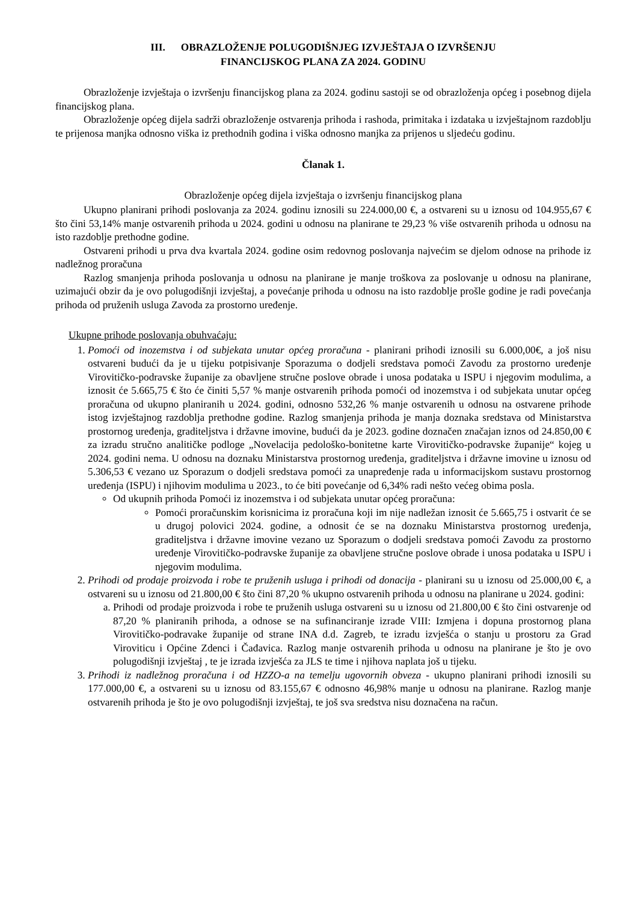III. OBRAZLOŽENJE POLUGODIŠNJEG IZVJEŠTAJA O IZVRŠENJU
FINANCIJSKOG PLANA ZA 2024. GODINU
Obrazloženje izvještaja o izvršenju financijskog plana za 2024. godinu sastoji se od obrazloženja općeg i posebnog dijela financijskog plana.
Obrazloženje općeg dijela sadrži obrazloženje ostvarenja prihoda i rashoda, primitaka i izdataka u izvještajnom razdoblju te prijenosa manjka odnosno viška iz prethodnih godina i viška odnosno manjka za prijenos u sljedeću godinu.
Članak 1.
Obrazloženje općeg dijela izvještaja o izvršenju financijskog plana
Ukupno planirani prihodi poslovanja za 2024. godinu iznosili su 224.000,00 €, a ostvareni su u iznosu od 104.955,67 € što čini 53,14% manje ostvarenih prihoda u 2024. godini u odnosu na planirane te 29,23 % više ostvarenih prihoda u odnosu na isto razdoblje prethodne godine.
Ostvareni prihodi u prva dva kvartala 2024. godine osim redovnog poslovanja najvećim se djelom odnose na prihode iz nadležnog proračuna
Razlog smanjenja prihoda poslovanja u odnosu na planirane je manje troškova za poslovanje u odnosu na planirane, uzimajući obzir da je ovo polugodišnji izvještaj, a povećanje prihoda u odnosu na isto razdoblje prošle godine je radi povećanja prihoda od pruženih usluga Zavoda za prostorno uređenje.
Ukupne prihode poslovanja obuhvaćaju:
1. Pomoći od inozemstva i od subjekata unutar općeg proračuna - planirani prihodi iznosili su 6.000,00€, a još nisu ostvareni budući da je u tijeku potpisivanje Sporazuma o dodjeli sredstava pomoći Zavodu za prostorno uređenje Virovitičko-podravske županije za obavljene stručne poslove obrade i unosa podataka u ISPU i njegovim modulima, a iznosit će 5.665,75 € što će činiti 5,57 % manje ostvarenih prihoda pomoći od inozemstva i od subjekata unutar općeg proračuna od ukupno planiranih u 2024. godini, odnosno 532,26 % manje ostvarenih u odnosu na ostvarene prihode istog izvještajnog razdoblja prethodne godine. Razlog smanjenja prihoda je manja doznaka sredstava od Ministarstva prostornog uređenja, graditeljstva i državne imovine, budući da je 2023. godine doznačen značajan iznos od 24.850,00 € za izradu stručno analitičke podloge „Novelacija pedološko-bonitetne karte Virovitičko-podravske županije“ kojeg u 2024. godini nema. U odnosu na doznaku Ministarstva prostornog uređenja, graditeljstva i državne imovine u iznosu od 5.306,53 € vezano uz Sporazum o dodjeli sredstava pomoći za unapređenje rada u informacijskom sustavu prostornog uređenja (ISPU) i njihovim modulima u 2023., to će biti povećanje od 6,34% radi nešto većeg obima posla.
Od ukupnih prihoda Pomoći iz inozemstva i od subjekata unutar općeg proračuna:
Pomoći proračunskim korisnicima iz proračuna koji im nije nadležan iznosit će 5.665,75 i ostvarit će se u drugoj polovici 2024. godine, a odnosit će se na doznaku Ministarstva prostornog uređenja, graditeljstva i državne imovine vezano uz Sporazum o dodjeli sredstava pomoći Zavodu za prostorno uređenje Virovitičko-podravske županije za obavljene stručne poslove obrade i unosa podataka u ISPU i njegovim modulima.
2. Prihodi od prodaje proizvoda i robe te pruženih usluga i prihodi od donacija - planirani su u iznosu od 25.000,00 €, a ostvareni su u iznosu od 21.800,00 € što čini 87,20 % ukupno ostvarenih prihoda u odnosu na planirane u 2024. godini:
a. Prihodi od prodaje proizvoda i robe te pruženih usluga ostvareni su u iznosu od 21.800,00 € što čini ostvarenje od 87,20 % planiranih prihoda, a odnose se na sufinanciranje izrade VIII: Izmjena i dopuna prostornog plana Virovitičko-podravake županije od strane INA d.d. Zagreb, te izradu izvješća o stanju u prostoru za Grad Viroviticu i Općine Zdenci i Čađavica. Razlog manje ostvarenih prihoda u odnosu na planirane je što je ovo polugodišnji izvještaj , te je izrada izvješća za JLS te time i njihova naplata još u tijeku.
3. Prihodi iz nadležnog proračuna i od HZZO-a na temelju ugovornih obveza - ukupno planirani prihodi iznosili su 177.000,00 €, a ostvareni su u iznosu od 83.155,67 € odnosno 46,98% manje u odnosu na planirane. Razlog manje ostvarenih prihoda je što je ovo polugodišnji izvještaj, te još sva sredstva nisu doznačena na račun.